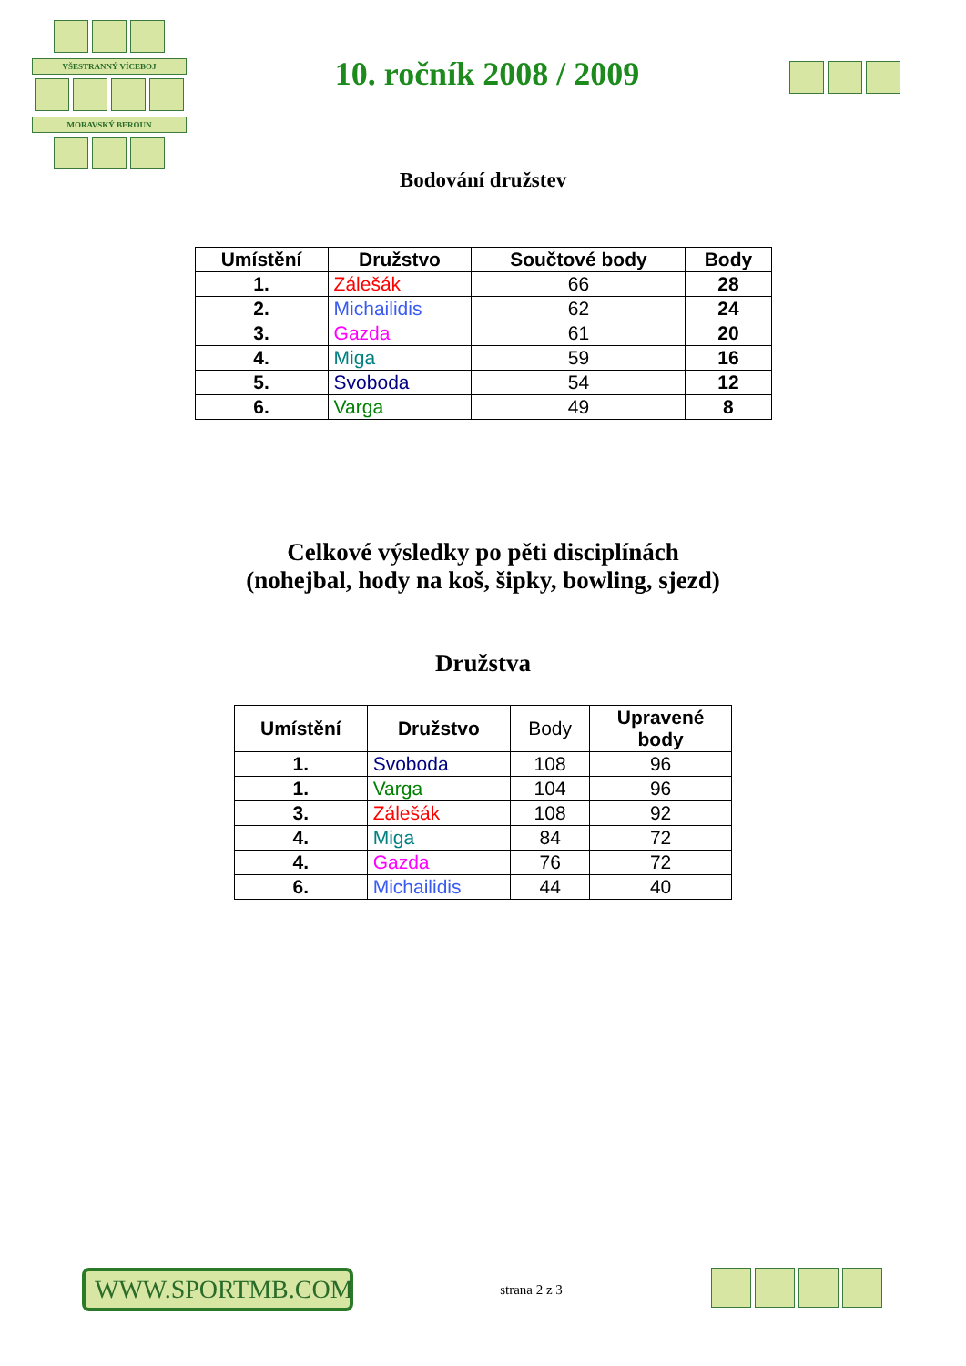VŠESTRANNÝ VÍCEBOJ
MORAVSKÝ BEROUN
10. ročník 2008 / 2009
Bodování družstev
| Umístění | Družstvo | Součtové body | Body |
| --- | --- | --- | --- |
| 1. | Zálešák | 66 | 28 |
| 2. | Michailidis | 62 | 24 |
| 3. | Gazda | 61 | 20 |
| 4. | Miga | 59 | 16 |
| 5. | Svoboda | 54 | 12 |
| 6. | Varga | 49 | 8 |
Celkové výsledky po pěti disciplínách
(nohejbal, hody na koš, šipky, bowling, sjezd)
Družstva
| Umístění | Družstvo | Body | Upravené body |
| --- | --- | --- | --- |
| 1. | Svoboda | 108 | 96 |
| 1. | Varga | 104 | 96 |
| 3. | Zálešák | 108 | 92 |
| 4. | Miga | 84 | 72 |
| 4. | Gazda | 76 | 72 |
| 6. | Michailidis | 44 | 40 |
WWW.SPORTMB.COM
strana 2 z 3